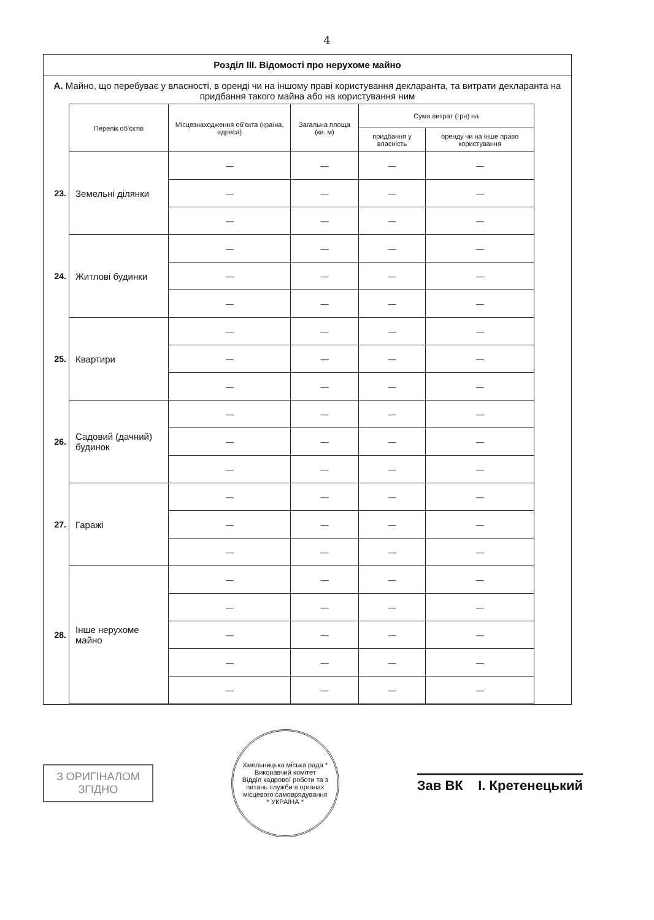4
Розділ III. Відомості про нерухоме майно
А. Майно, що перебуває у власності, в оренді чи на іншому праві користування декларанта, та витрати декларанта на придбання такого майна або на користування ним
| | Перелік об'єктів | Місцезнаходження об'єкта (країна, адреса) | Загальна площа (кв. м) | Сума витрат (грн) на | |
| | | | | придбання у власність | оренду чи на інше право користування |
| 23. | Земельні ділянки | — | — | — | — |
| | | — | — | — | — |
| | | — | — | — | — |
| 24. | Житлові будинки | — | — | — | — |
| | | — | — | — | — |
| | | — | — | — | — |
| 25. | Квартири | — | — | — | — |
| | | — | — | — | — |
| | | — | — | — | — |
| 26. | Садовий (дачний) будинок | — | — | — | — |
| | | — | — | — | — |
| | | — | — | — | — |
| 27. | Гаражі | — | — | — | — |
| | | — | — | — | — |
| | | — | — | — | — |
| 28. | Інше нерухоме майно | — | — | — | — |
| | | — | — | — | — |
| | | — | — | — | — |
| | | — | — | — | — |
| | | — | — | — | — |
З ОРИГІНАЛОМ
ЗГІДНО
Хмельницька міська рада * Виконавчий комітет
Відділ кадрової роботи та з питань служби в органах місцевого самоврядування
* УКРАЇНА *
Зав ВК І. Кретенецький